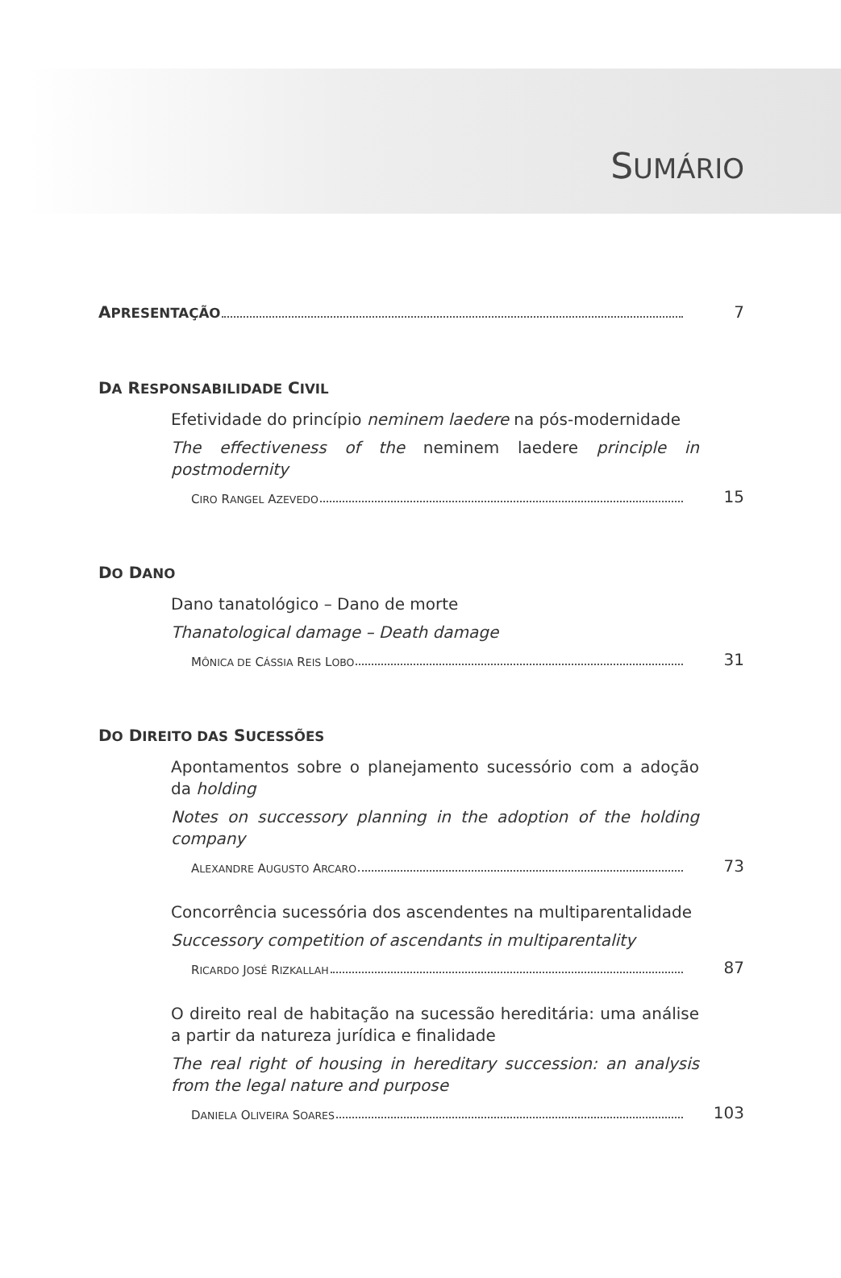SUMÁRIO
APRESENTAÇÃO 7
DA RESPONSABILIDADE CIVIL
Efetividade do princípio neminem laedere na pós-modernidade
The effectiveness of the neminem laedere principle in postmodernity
CIRO RANGEL AZEVEDO 15
DO DANO
Dano tanatológico – Dano de morte
Thanatological damage – Death damage
MÔNICA DE CÁSSIA REIS LOBO 31
DO DIREITO DAS SUCESSÕES
Apontamentos sobre o planejamento sucessório com a adoção da holding
Notes on successory planning in the adoption of the holding company
ALEXANDRE AUGUSTO ARCARO 73
Concorrência sucessória dos ascendentes na multiparentalidade
Successory competition of ascendants in multiparentality
RICARDO JOSÉ RIZKALLAH 87
O direito real de habitação na sucessão hereditária: uma análise a partir da natureza jurídica e finalidade
The real right of housing in hereditary succession: an analysis from the legal nature and purpose
DANIELA OLIVEIRA SOARES 103